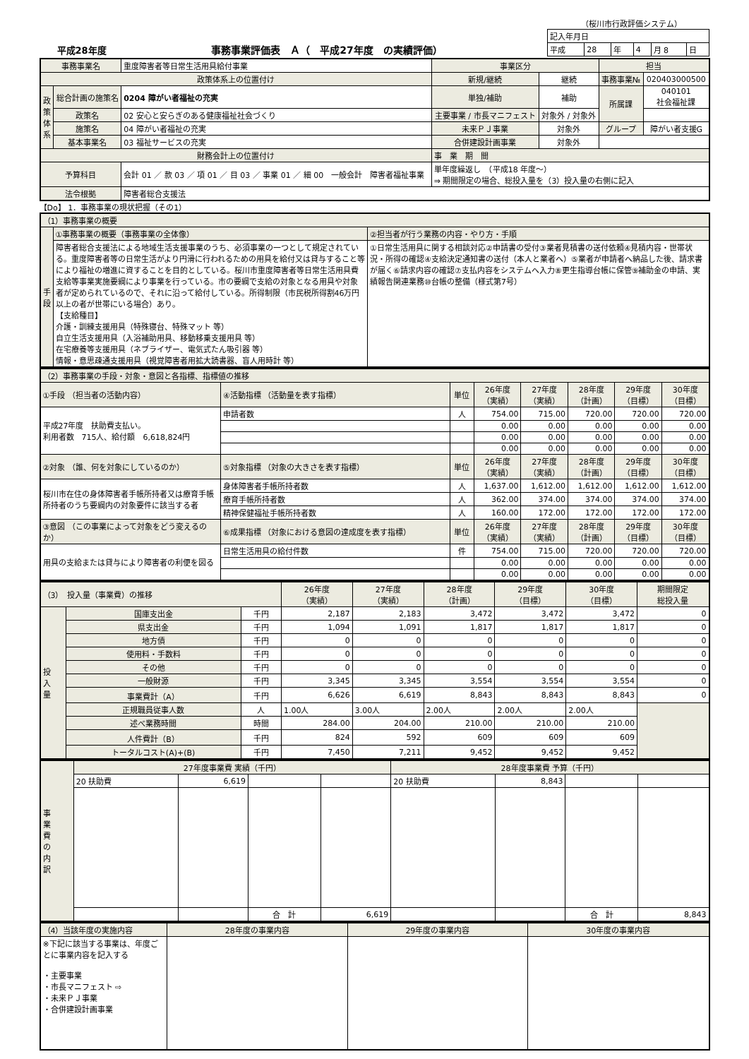（桜川市行政評価システム）
平成28年度 事務事業評価表　Ａ（　平成27年度　の実績評価）
| 記入年月日 | | | | | |
| 平成 | 28 | 年 | 4 | 月 8 | 日 |
| 事務事業名 | | 重度障害者等日常生活用具給付事業 | 事業区分 | | 担当 | |
| 政策体系上の位置付け | | | 新規/継続 | 継続 | 事務事業№ | 020403000500 |
| 政 策 体 系 | 総合計画の施策名 | 0204 障がい者福祉の充実 | 単独/補助 | 補助 | 所属課 | 040101 社会福祉課 |
| | 政策名 | 02 安心と安らぎのある健康福祉社会づくり | 主要事業 / 市長マニフェスト | 対象外 / 対象外 | | |
| | 施策名 | 04 障がい者福祉の充実 | 未来ＰＪ事業 | 対象外 | グループ | 障がい者支援G |
| | 基本事業名 | 03 福祉サービスの充実 | 合併建設計画事業 | 対象外 | | |
| 財務会計上の位置付け | | | 事 業 期 間 | | | |
| 予算科目 | | 会計 01 ／ 款 03 ／ 項 01 ／ 目 03 ／ 事業 01 ／ 細 00 一般会計 障害者福祉事業 | 単年度繰返し （平成18 年度〜） ⇒ 期間限定の場合、総投入量を（3）投入量の右側に記入 | | | |
| 法令根拠 | | 障害者総合支援法 | | | | |
【Do】 1．事務事業の現状把握（その1）
| （1）事務事業の概要 | | |
| 手 段 | ①事務事業の概要（事務事業の全体像） | ②担当者が行う業務の内容・やり方・手順 |
| | 障害者総合支援法による地域生活支援事業のうち、必須事業の一つとして規定されている。重度障害者等の日常生活がより円滑に行われるための用具を給付又は貸与すること等により福祉の増進に資することを目的としている。桜川市重度障害者等日常生活用具費支給等事業実施要綱により事業を行っている。市の要綱で支給の対象となる用具や対象者が定められているので、それに沿って給付している。所得制限（市民税所得割46万円以上の者が世帯にいる場合）あり。 【支給種目】 介護・訓練支援用具（特殊寝台、特殊マット 等） 自立生活支援用具（入浴補助用具、移動移乗支援用具 等） 在宅療養等支援用具（ネブライザー、電気式たん吸引器 等） 情報・意思疎通支援用具（視覚障害者用拡大読書器、盲人用時計 等） | ①日常生活用具に関する相談対応②申請書の受付③業者見積書の送付依頼④見積内容・世帯状況・所得の確認④支給決定通知書の送付（本人と業者へ）⑤業者が申請者へ納品した後、請求書が届く⑥請求内容の確認⑦支払内容をシステムへ入力⑧更生指導台帳に保管⑨補助金の申請、実績報告関連業務⑩台帳の整備（様式第7号） |
| （2）事務事業の手段・対象・意図と各指標、指標値の推移 | | | | | | | |
| ①手段 （担当者の活動内容） | ④活動指標 （活動量を表す指標） | 単位 | 26年度 （実績） | 27年度 （実績） | 28年度 （計画） | 29年度 （目標） | 30年度 （目標） |
| 平成27年度 扶助費支払い。 利用者数 715人、給付額 6,618,824円 | 申請者数 | 人 | 754.00 | 715.00 | 720.00 | 720.00 | 720.00 |
| | | | 0.00 | 0.00 | 0.00 | 0.00 | 0.00 |
| | | | 0.00 | 0.00 | 0.00 | 0.00 | 0.00 |
| | | | 0.00 | 0.00 | 0.00 | 0.00 | 0.00 |
| ②対象 （誰、何を対象にしているのか） | ⑤対象指標 （対象の大きさを表す指標） | 単位 | 26年度 （実績） | 27年度 （実績） | 28年度 （計画） | 29年度 （目標） | 30年度 （目標） |
| 桜川市在住の身体障害者手帳所持者又は療育手帳所持者のうち要綱内の対象要件に該当する者 | 身体障害者手帳所持者数 | 人 | 1,637.00 | 1,612.00 | 1,612.00 | 1,612.00 | 1,612.00 |
| | 療育手帳所持者数 | 人 | 362.00 | 374.00 | 374.00 | 374.00 | 374.00 |
| | 精神保健福祉手帳所持者数 | 人 | 160.00 | 172.00 | 172.00 | 172.00 | 172.00 |
| ③意図 （この事業によって対象をどう変えるのか） | ⑥成果指標 （対象における意図の達成度を表す指標） | 単位 | 26年度 （実績） | 27年度 （実績） | 28年度 （計画） | 29年度 （目標） | 30年度 （目標） |
| 用具の支給または貸与により障害者の利便を図る | 日常生活用具の給付件数 | 件 | 754.00 | 715.00 | 720.00 | 720.00 | 720.00 |
| | | | 0.00 | 0.00 | 0.00 | 0.00 | 0.00 |
| | | | 0.00 | 0.00 | 0.00 | 0.00 | 0.00 |
| （3） 投入量（事業費）の推移 | | | 26年度 （実績） | 27年度 （実績） | 28年度 （計画） | 29年度 （目標） | 30年度 （目標） | 期間限定 総投入量 |
| 投 入 量 | 国庫支出金 | 千円 | 2,187 | 2,183 | 3,472 | 3,472 | 3,472 | 0 |
| | 県支出金 | 千円 | 1,094 | 1,091 | 1,817 | 1,817 | 1,817 | 0 |
| | 地方債 | 千円 | 0 | 0 | 0 | 0 | 0 | 0 |
| | 使用料・手数料 | 千円 | 0 | 0 | 0 | 0 | 0 | 0 |
| | その他 | 千円 | 0 | 0 | 0 | 0 | 0 | 0 |
| | 一般財源 | 千円 | 3,345 | 3,345 | 3,554 | 3,554 | 3,554 | 0 |
| | 事業費計（A） | 千円 | 6,626 | 6,619 | 8,843 | 8,843 | 8,843 | 0 |
| | 正規職員従事人数 | 人 | 1.00人 | 3.00人 | 2.00人 | 2.00人 | 2.00人 | |
| | 述べ業務時間 | 時間 | 284.00 | 204.00 | 210.00 | 210.00 | 210.00 | |
| | 人件費計（B） | 千円 | 824 | 592 | 609 | 609 | 609 | |
| | トータルコスト(A)+(B) | 千円 | 7,450 | 7,211 | 9,452 | 9,452 | 9,452 | |
| 事 業 費 の 内 訳 | 27年度事業費 実績（千円） | | | | 28年度事業費 予算（千円） | | | |
| | 20 扶助費 | 6,619 | | | 20 扶助費 | 8,843 | | |
| | | | 合 計 | 6,619 | | | 合 計 | 8,843 |
| （4）当該年度の実施内容 | 28年度の事業内容 | 29年度の事業内容 | 30年度の事業内容 |
| ※下記に該当する事業は、年度ごとに事業内容を記入する ・主要事業 ・市長マニフェスト ⇨ ・未来ＰＪ事業 ・合併建設計画事業 | | | |